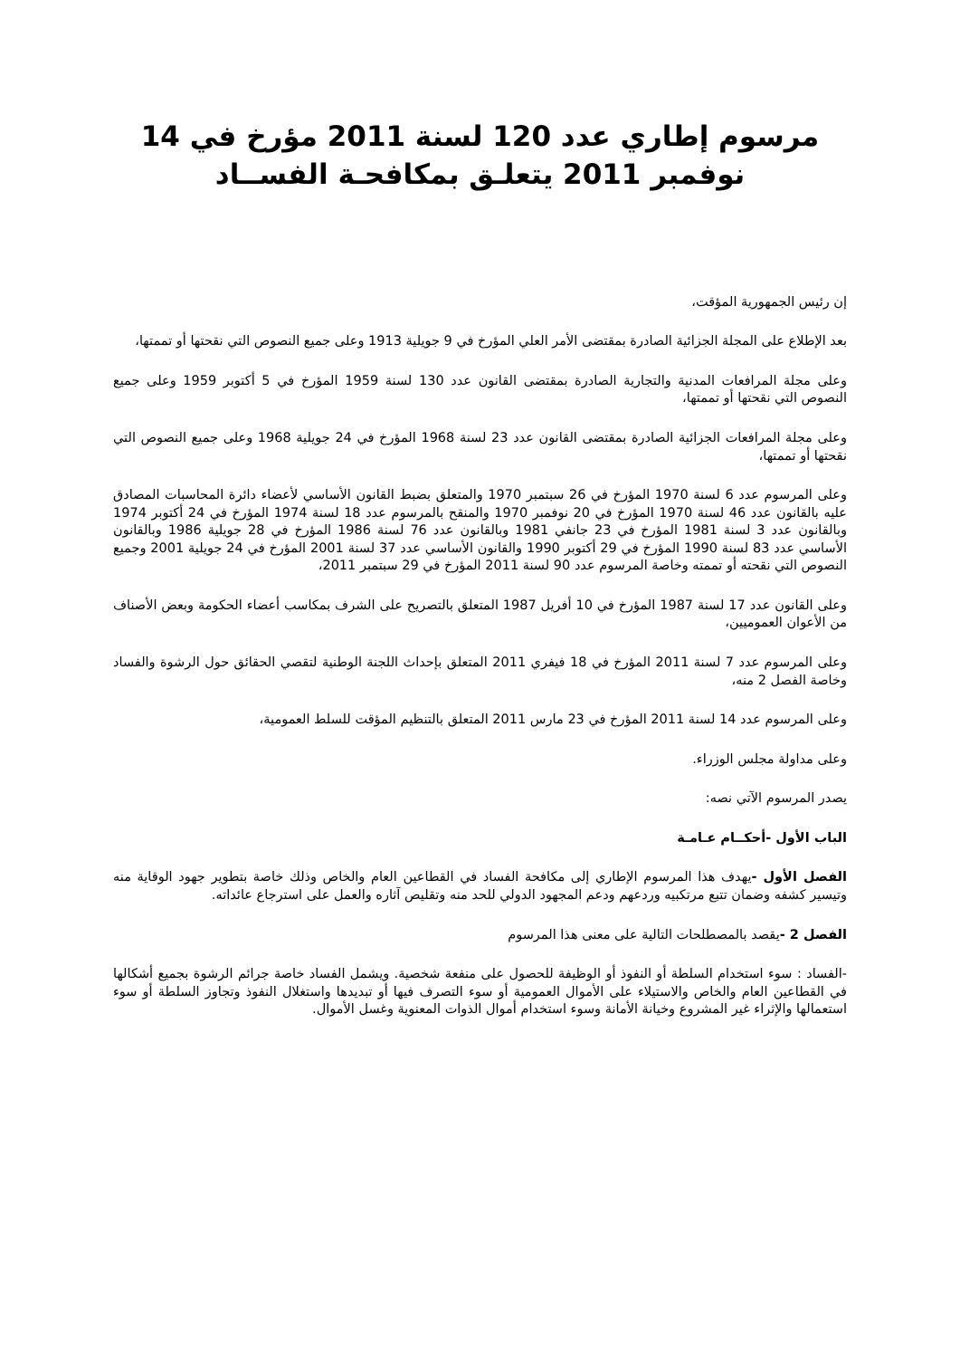مرسوم إطاري عدد 120 لسنة 2011 مؤرخ في 14
نوفمبر 2011 يتعلـق بمكافحـة الفســاد
إن رئيس الجمهورية المؤقت،
بعد الإطلاع على المجلة الجزائية الصادرة بمقتضى الأمر العلي المؤرخ في 9 جويلية 1913 وعلى جميع النصوص التي نقحتها أو تممتها،
وعلى مجلة المرافعات المدنية والتجارية الصادرة بمقتضى القانون عدد 130 لسنة 1959 المؤرخ في 5 أكتوبر 1959 وعلى جميع النصوص التي نقحتها أو تممتها،
وعلى مجلة المرافعات الجزائية الصادرة بمقتضى القانون عدد 23 لسنة 1968 المؤرخ في 24 جويلية 1968 وعلى جميع النصوص التي نقحتها أو تممتها،
وعلى المرسوم عدد 6 لسنة 1970 المؤرخ في 26 سبتمبر 1970 والمتعلق بضبط القانون الأساسي لأعضاء دائرة المحاسبات المصادق عليه بالقانون عدد 46 لسنة 1970 المؤرخ في 20 نوفمبر 1970 والمنقح بالمرسوم عدد 18 لسنة 1974 المؤرخ في 24 أكتوبر 1974 وبالقانون عدد 3 لسنة 1981 المؤرخ في 23 جانفي 1981 وبالقانون عدد 76 لسنة 1986 المؤرخ في 28 جويلية 1986 وبالقانون الأساسي عدد 83 لسنة 1990 المؤرخ في 29 أكتوبر 1990 والقانون الأساسي عدد 37 لسنة 2001 المؤرخ في 24 جويلية 2001 وجميع النصوص التي نقحته أو تممته وخاصة المرسوم عدد 90 لسنة 2011 المؤرخ في 29 سبتمبر 2011،
وعلى القانون عدد 17 لسنة 1987 المؤرخ في 10 أفريل 1987 المتعلق بالتصريح على الشرف بمكاسب أعضاء الحكومة وبعض الأصناف من الأعوان العموميين،
وعلى المرسوم عدد 7 لسنة 2011 المؤرخ في 18 فيفري 2011 المتعلق بإحداث اللجنة الوطنية لتقصي الحقائق حول الرشوة والفساد وخاصة الفصل 2 منه،
وعلى المرسوم عدد 14 لسنة 2011 المؤرخ في 23 مارس 2011 المتعلق بالتنظيم المؤقت للسلط العمومية،
وعلى مداولة مجلس الوزراء.
يصدر المرسوم الآتي نصه:
الباب الأول -أحكــام عـامـة
الفصل الأول -يهدف هذا المرسوم الإطاري إلى مكافحة الفساد في القطاعين العام والخاص وذلك خاصة بتطوير جهود الوقاية منه وتيسير كشفه وضمان تتبع مرتكبيه وردعهم ودعم المجهود الدولي للحد منه وتقليص آثاره والعمل على استرجاع عائداته.
الفصل 2 -يقصد بالمصطلحات التالية على معنى هذا المرسوم
-الفساد : سوء استخدام السلطة أو النفوذ أو الوظيفة للحصول على منفعة شخصية. ويشمل الفساد خاصة جرائم الرشوة بجميع أشكالها في القطاعين العام والخاص والاستيلاء على الأموال العمومية أو سوء التصرف فيها أو تبديدها واستغلال النفوذ وتجاوز السلطة أو سوء استعمالها والإثراء غير المشروع وخيانة الأمانة وسوء استخدام أموال الذوات المعنوية وغسل الأموال.